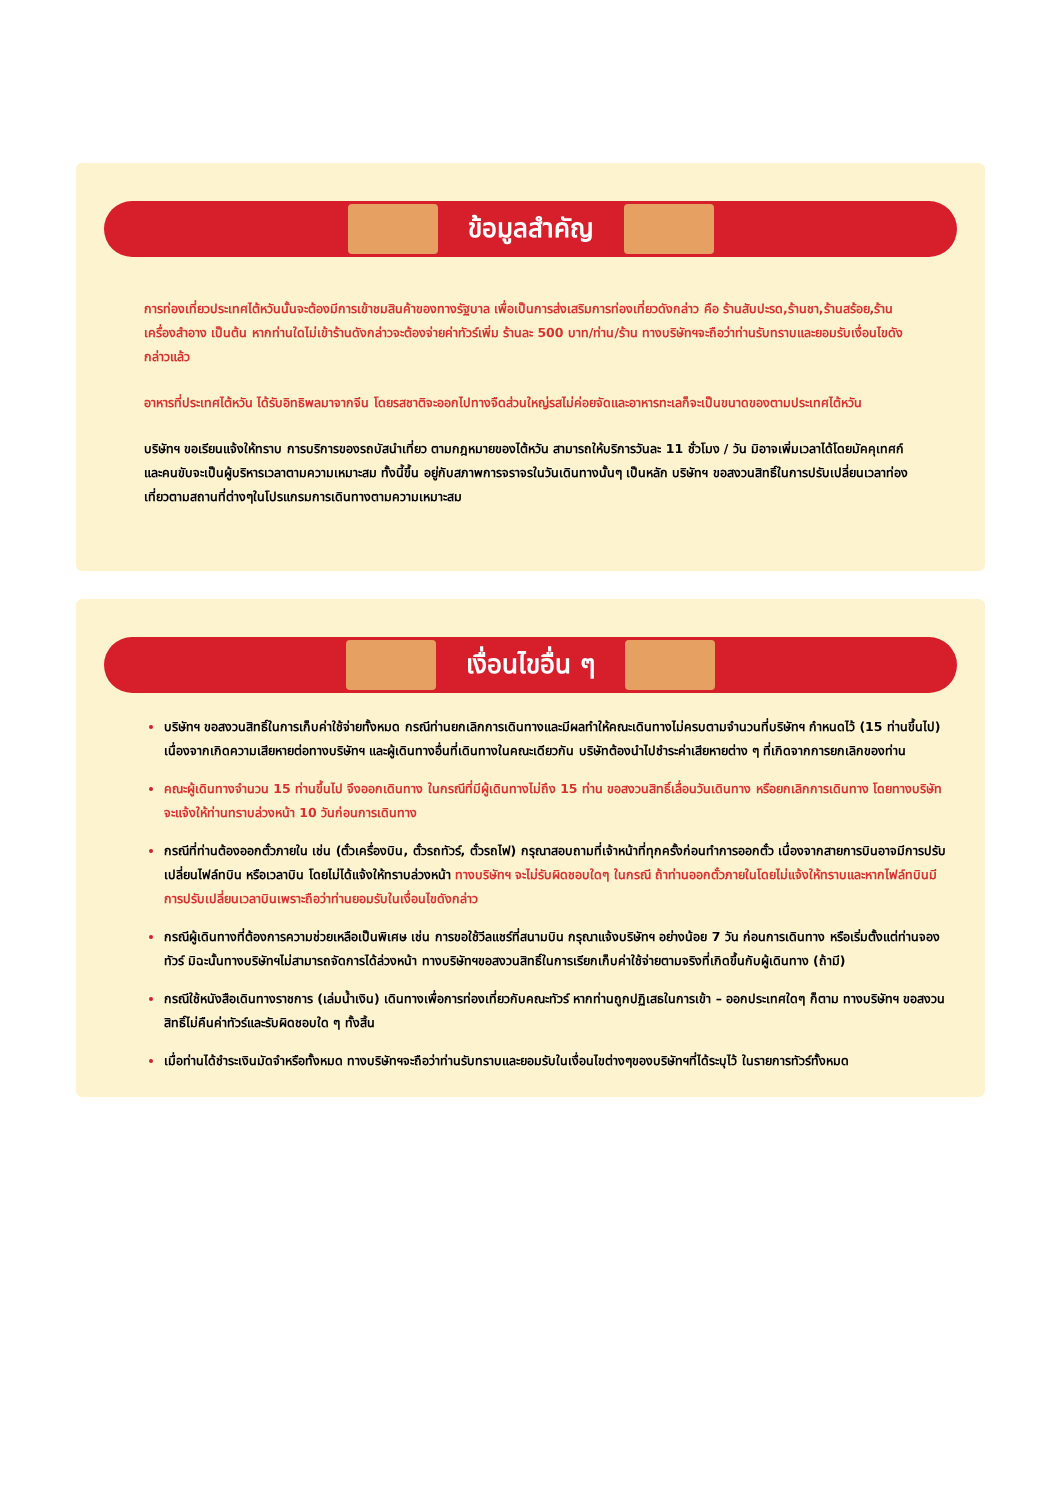ข้อมูลสำคัญ
การท่องเที่ยวประเทศไต้หวันนั้นจะต้องมีการเข้าชมสินค้าของทางรัฐบาล เพื่อเป็นการส่งเสริมการท่องเที่ยวดังกล่าว คือ ร้านสับปะรด,ร้านชา,ร้านสร้อย,ร้านเครื่องสำอาง เป็นต้น หากท่านใดไม่เข้าร้านดังกล่าวจะต้องจ่ายค่าทัวร์เพิ่ม ร้านละ 500 บาท/ท่าน/ร้าน ทางบริษัทฯจะถือว่าท่านรับทราบและยอมรับเงื่อนไขดังกล่าวแล้ว
อาหารที่ประเทศไต้หวัน ได้รับอิทธิพลมาจากจีน โดยรสชาติจะออกไปทางจืดส่วนใหญ่รสไม่ค่อยจัดและอาหารทะเลก็จะเป็นขนาดของตามประเทศไต้หวัน
บริษัทฯ ขอเรียนแจ้งให้ทราบ การบริการของรถบัสนำเที่ยว ตามกฎหมายของไต้หวัน สามารถให้บริการวันละ 11 ชั่วโมง / วัน มิอาจเพิ่มเวลาได้โดยมัคคุเทศก์และคนขับจะเป็นผู้บริหารเวลาตามความเหมาะสม ทั้งนี้ขึ้น อยู่กับสภาพการจราจรในวันเดินทางนั้นๆ เป็นหลัก บริษัทฯ ขอสงวนสิทธิ์ในการปรับเปลี่ยนเวลาท่องเที่ยวตามสถานที่ต่างๆในโปรแกรมการเดินทางตามความเหมาะสม
เงื่อนไขอื่น ๆ
บริษัทฯ ขอสงวนสิทธิ์ในการเก็บค่าใช้จ่ายทั้งหมด กรณีท่านยกเลิกการเดินทางและมีผลทำให้คณะเดินทางไม่ครบตามจำนวนที่บริษัทฯ กำหนดไว้ (15 ท่านขึ้นไป) เนื่องจากเกิดความเสียหายต่อทางบริษัทฯ และผู้เดินทางอื่นที่เดินทางในคณะเดียวกัน บริษัทต้องนำไปชำระค่าเสียหายต่าง ๆ ที่เกิดจากการยกเลิกของท่าน
คณะผู้เดินทางจำนวน 15 ท่านขึ้นไป จึงออกเดินทาง ในกรณีที่มีผู้เดินทางไม่ถึง 15 ท่าน ขอสงวนสิทธิ์เลื่อนวันเดินทาง หรือยกเลิกการเดินทาง โดยทางบริษัทจะแจ้งให้ท่านทราบล่วงหน้า 10 วันก่อนการเดินทาง
กรณีที่ท่านต้องออกตั๋วภายใน เช่น (ตั๋วเครื่องบิน, ตั๋วรถทัวร์, ตั๋วรถไฟ) กรุณาสอบถามที่เจ้าหน้าที่ทุกครั้งก่อนทำการออกตั๋ว เนื่องจากสายการบินอาจมีการปรับเปลี่ยนไฟล์ทบิน หรือเวลาบิน โดยไม่ได้แจ้งให้ทราบล่วงหน้า ทางบริษัทฯ จะไม่รับผิดชอบใดๆ ในกรณี ถ้าท่านออกตั๋วภายในโดยไม่แจ้งให้ทราบและหากไฟล์ทบินมีการปรับเปลี่ยนเวลาบินเพราะถือว่าท่านยอมรับในเงื่อนไขดังกล่าว
กรณีผู้เดินทางที่ต้องการความช่วยเหลือเป็นพิเศษ เช่น การขอใช้วีลแชร์ที่สนามบิน กรุณาแจ้งบริษัทฯ อย่างน้อย 7 วัน ก่อนการเดินทาง หรือเริ่มตั้งแต่ท่านจองทัวร์ มิฉะนั้นทางบริษัทฯไม่สามารถจัดการได้ล่วงหน้า ทางบริษัทฯขอสงวนสิทธิ์ในการเรียกเก็บค่าใช้จ่ายตามจริงที่เกิดขึ้นกับผู้เดินทาง (ถ้ามี)
กรณีใช้หนังสือเดินทางราชการ (เล่มน้ำเงิน) เดินทางเพื่อการท่องเที่ยวกับคณะทัวร์ หากท่านถูกปฏิเสธในการเข้า – ออกประเทศใดๆ ก็ตาม ทางบริษัทฯ ขอสงวนสิทธิ์ไม่คืนค่าทัวร์และรับผิดชอบใด ๆ ทั้งสิ้น
เมื่อท่านได้ชำระเงินมัดจำหรือทั้งหมด ทางบริษัทฯจะถือว่าท่านรับทราบและยอมรับในเงื่อนไขต่างๆของบริษัทฯที่ได้ระบุไว้ ในรายการทัวร์ทั้งหมด